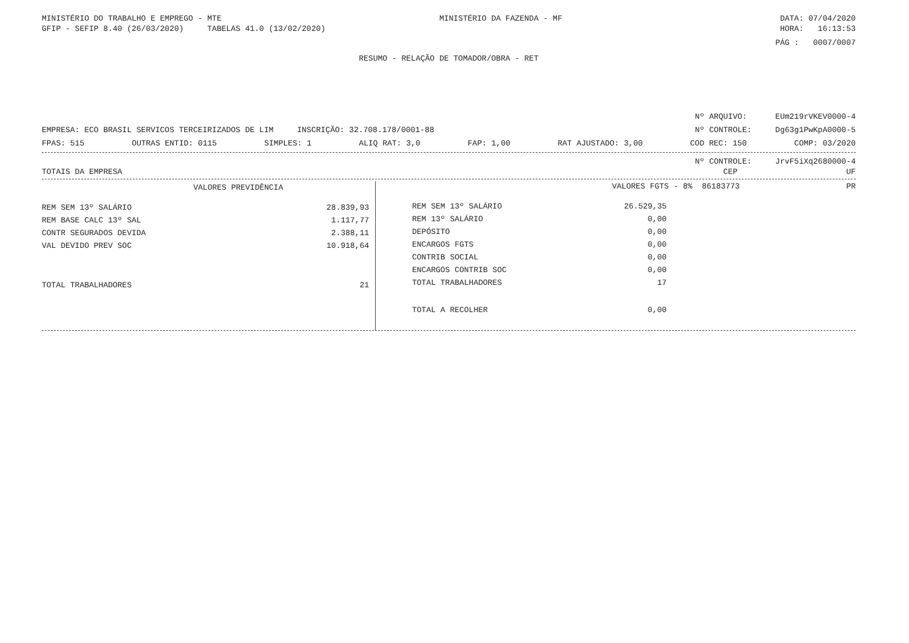MINISTÉRIO DO TRABALHO E EMPREGO - MTE MINISTÉRIO DA FAZENDA - MF DATA: 07/04/2020
GFIP - SEFIP 8.40 (26/03/2020) TABELAS 41.0 (13/02/2020) HORA: 16:13:53
PÁG : 0007/0007
RESUMO - RELAÇÃO DE TOMADOR/OBRA - RET
Nº ARQUIVO: EUm219rVKEV0000-4
EMPRESA: ECO BRASIL SERVICOS TERCEIRIZADOS DE LIM INSCRIÇÃO: 32.708.178/0001-88 Nº CONTROLE: Dg63g1PwKpA0000-5
FPAS: 515 OUTRAS ENTID: 0115 SIMPLES: 1 ALIQ RAT: 3,0 FAP: 1,00 RAT AJUSTADO: 3,00 COD REC: 150 COMP: 03/2020
Nº CONTROLE: JrvF5iXq2680000-4
TOTAIS DA EMPRESA CEP UF
| VALORES PREVIDÊNCIA | |
| REM SEM 13º SALÁRIO | 28.839,93 |
| REM BASE CALC 13º SAL | 1.117,77 |
| CONTR SEGURADOS DEVIDA | 2.388,11 |
| VAL DEVIDO PREV SOC | 10.918,64 |
| TOTAL TRABALHADORES | 21 |
VALORES FGTS - 8% 86183773 PR
| REM SEM 13º SALÁRIO | 26.529,35 |
| REM 13º SALÁRIO | 0,00 |
| DEPÓSITO | 0,00 |
| ENCARGOS FGTS | 0,00 |
| CONTRIB SOCIAL | 0,00 |
| ENCARGOS CONTRIB SOC | 0,00 |
| TOTAL TRABALHADORES | 17 |
| TOTAL A RECOLHER | 0,00 |